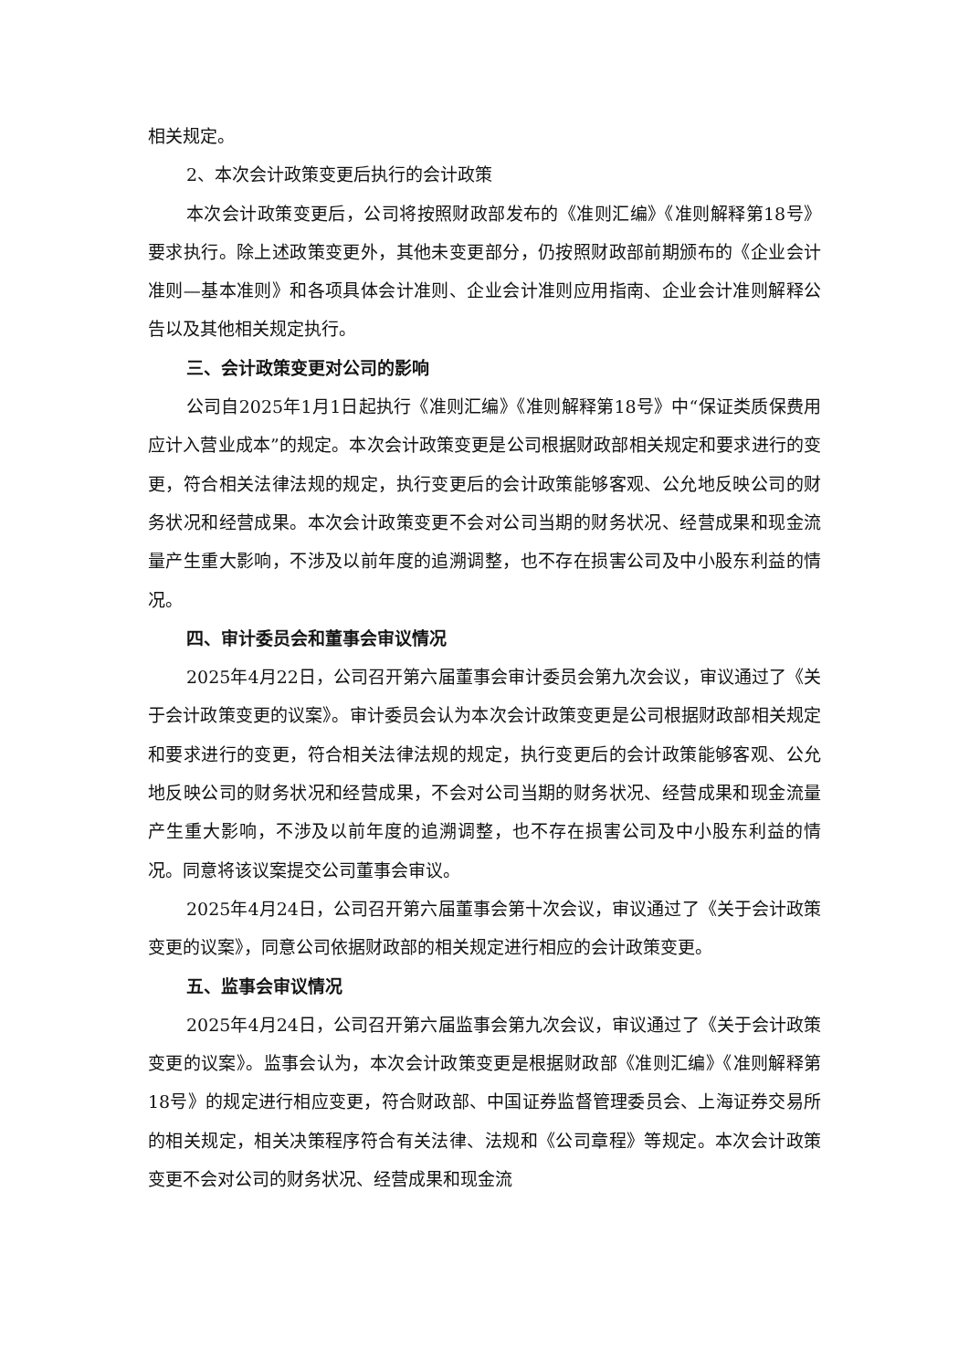相关规定。
2、本次会计政策变更后执行的会计政策
本次会计政策变更后，公司将按照财政部发布的《准则汇编》《准则解释第18号》要求执行。除上述政策变更外，其他未变更部分，仍按照财政部前期颁布的《企业会计准则—基本准则》和各项具体会计准则、企业会计准则应用指南、企业会计准则解释公告以及其他相关规定执行。
三、会计政策变更对公司的影响
公司自2025年1月1日起执行《准则汇编》《准则解释第18号》中“保证类质保费用应计入营业成本”的规定。本次会计政策变更是公司根据财政部相关规定和要求进行的变更，符合相关法律法规的规定，执行变更后的会计政策能够客观、公允地反映公司的财务状况和经营成果。本次会计政策变更不会对公司当期的财务状况、经营成果和现金流量产生重大影响，不涉及以前年度的追溯调整，也不存在损害公司及中小股东利益的情况。
四、审计委员会和董事会审议情况
2025年4月22日，公司召开第六届董事会审计委员会第九次会议，审议通过了《关于会计政策变更的议案》。审计委员会认为本次会计政策变更是公司根据财政部相关规定和要求进行的变更，符合相关法律法规的规定，执行变更后的会计政策能够客观、公允地反映公司的财务状况和经营成果，不会对公司当期的财务状况、经营成果和现金流量产生重大影响，不涉及以前年度的追溯调整，也不存在损害公司及中小股东利益的情况。同意将该议案提交公司董事会审议。
2025年4月24日，公司召开第六届董事会第十次会议，审议通过了《关于会计政策变更的议案》，同意公司依据财政部的相关规定进行相应的会计政策变更。
五、监事会审议情况
2025年4月24日，公司召开第六届监事会第九次会议，审议通过了《关于会计政策变更的议案》。监事会认为，本次会计政策变更是根据财政部《准则汇编》《准则解释第18号》的规定进行相应变更，符合财政部、中国证券监督管理委员会、上海证券交易所的相关规定，相关决策程序符合有关法律、法规和《公司章程》等规定。本次会计政策变更不会对公司的财务状况、经营成果和现金流